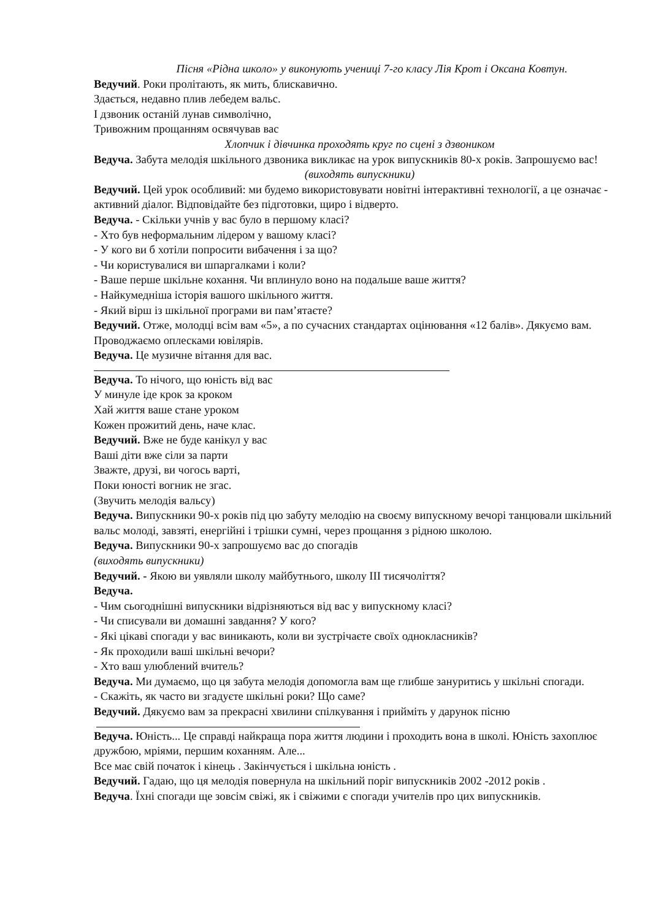Пісня «Рідна школо» у виконують учениці 7-го класу Лія Крот і Оксана Ковтун.
Ведучий. Роки пролітають, як мить, блискавично.
Здається, недавно плив лебедем вальс.
І дзвоник останій лунав символічно,
Тривожним прощанням освячував вас
Хлопчик і дівчинка проходять круг по сцені з дзвоником
Ведуча. Забута мелодія шкільного дзвоника викликає на урок випускників 80-х років. Запрошуємо вас!
(виходять випускники)
Ведучий. Цей урок особливий: ми будемо використовувати новітні інтерактивні технології, а це означає - активний діалог. Відповідайте без підготовки, щиро і відверто.
Ведуча. - Скільки учнів у вас було в першому класі?
- Хто був неформальним лідером у вашому класі?
- У кого ви б хотіли попросити вибачення і за що?
- Чи користувалися ви шпаргалками і коли?
- Ваше перше шкільне кохання. Чи вплинуло воно на подальше ваше життя?
- Найкумедніша історія вашого шкільного життя.
- Який вірш із шкільної програми ви пам’ятаєте?
Ведучий. Отже, молодці всім вам «5», а по сучасних стандартах оцінювання «12 балів». Дякуємо вам. Проводжаємо оплесками ювілярів.
Ведуча. Це музичне вітання для вас.
Ведуча. То нічого, що юність від вас
У минуле іде крок за кроком
Хай життя ваше стане уроком
Кожен прожитий день, наче клас.
Ведучий. Вже не буде канікул у вас
Ваші діти вже сіли за парти
Зважте, друзі, ви чогось варті,
Поки юності вогник не згас.
(Звучить мелодія вальсу)
Ведуча. Випускники 90-х років під цю забуту мелодію на своєму випускному вечорі танцювали шкільний вальс молоді, завзяті, енергійні і трішки сумні, через прощання з рідною школою.
Ведуча. Випускники 90-х запрошуємо вас до спогадів
(виходять випускники)
Ведучий. - Якою ви уявляли школу майбутнього, школу ІІІ тисячоліття?
Ведуча.
- Чим сьогоднішні випускники відрізняються від вас у випускному класі?
- Чи списували ви домашні завдання? У кого?
- Які цікаві спогади у вас виникають, коли ви зустрічаєте своїх однокласників?
- Як проходили ваші шкільні вечори?
- Хто ваш улюблений вчитель?
Ведуча. Ми думаємо, що ця забута мелодія допомогла вам ще глибше зануритись у шкільні спогади.
- Скажіть, як часто ви згадуєте шкільні роки? Що саме?
Ведучий. Дякуємо вам за прекрасні хвилини спілкування і прийміть у дарунок пісню
Ведуча. Юність... Це справді найкраща пора життя людини і проходить вона в школі. Юність захоплює дружбою, мріями, першим коханням. Але...
Все має свій початок і кінець . Закінчується і шкільна юність .
Ведучий. Гадаю, що ця мелодія повернула на шкільний поріг випускників 2002 -2012 років .
Ведуча. Їхні спогади ще зовсім свіжі, як і свіжими є спогади учителів про цих випускників.